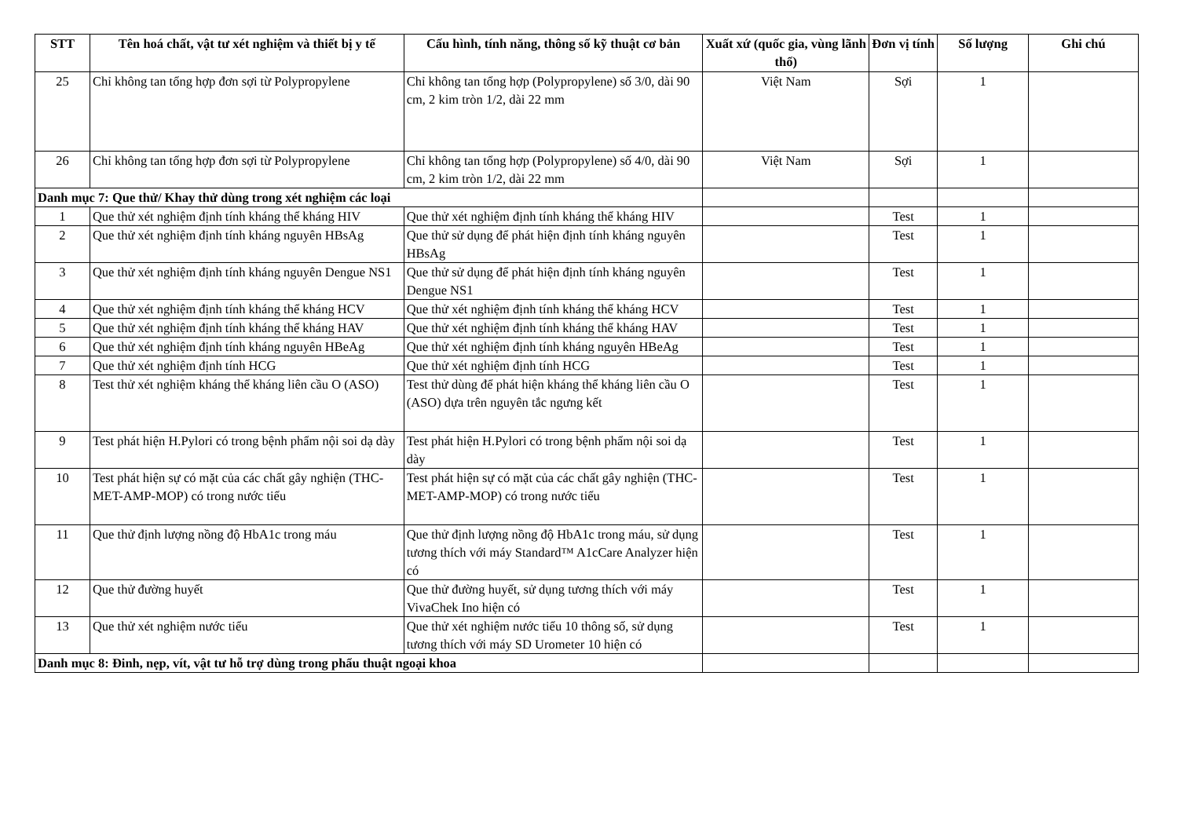| STT | Tên hoá chất, vật tư xét nghiệm và thiết bị y tế | Cấu hình, tính năng, thông số kỹ thuật cơ bản | Xuất xứ (quốc gia, vùng lãnh thổ) | Đơn vị tính | Số lượng | Ghi chú |
| --- | --- | --- | --- | --- | --- | --- |
| 25 | Chỉ không tan tổng hợp đơn sợi từ Polypropylene | Chỉ không tan tổng hợp (Polypropylene) số 3/0, dài 90 cm, 2 kim tròn 1/2, dài 22 mm | Việt Nam | Sợi | 1 | |
| 26 | Chỉ không tan tổng hợp đơn sợi từ Polypropylene | Chỉ không tan tổng hợp (Polypropylene) số 4/0, dài 90 cm, 2 kim tròn 1/2, dài 22 mm | Việt Nam | Sợi | 1 | |
| Danh mục 7: Que thử/ Khay thử dùng trong xét nghiệm các loại | | | | | | |
| 1 | Que thử xét nghiệm định tính kháng thể kháng HIV | Que thử xét nghiệm định tính kháng thể kháng HIV | | Test | 1 | |
| 2 | Que thử xét nghiệm định tính kháng nguyên HBsAg | Que thử sử dụng để phát hiện định tính kháng nguyên HBsAg | | Test | 1 | |
| 3 | Que thử xét nghiệm định tính kháng nguyên Dengue NS1 | Que thử sử dụng để phát hiện định tính kháng nguyên Dengue NS1 | | Test | 1 | |
| 4 | Que thử xét nghiệm định tính kháng thể kháng HCV | Que thử xét nghiệm định tính kháng thể kháng HCV | | Test | 1 | |
| 5 | Que thử xét nghiệm định tính kháng thể kháng HAV | Que thử xét nghiệm định tính kháng thể kháng HAV | | Test | 1 | |
| 6 | Que thử xét nghiệm định tính kháng nguyên HBeAg | Que thử xét nghiệm định tính kháng nguyên HBeAg | | Test | 1 | |
| 7 | Que thử xét nghiệm định tính HCG | Que thử xét nghiệm định tính HCG | | Test | 1 | |
| 8 | Test thử xét nghiệm kháng thể kháng liên cầu O (ASO) | Test thử dùng để phát hiện kháng thể kháng liên cầu O (ASO) dựa trên nguyên tắc ngưng kết | | Test | 1 | |
| 9 | Test phát hiện H.Pylori có trong bệnh phẩm nội soi dạ dày | Test phát hiện H.Pylori có trong bệnh phẩm nội soi dạ dày | | Test | 1 | |
| 10 | Test phát hiện sự có mặt của các chất gây nghiện (THC-MET-AMP-MOP) có trong nước tiểu | Test phát hiện sự có mặt của các chất gây nghiện (THC-MET-AMP-MOP) có trong nước tiểu | | Test | 1 | |
| 11 | Que thử định lượng nồng độ HbA1c trong máu | Que thử định lượng nồng độ HbA1c trong máu, sử dụng tương thích với máy Standard™ A1cCare Analyzer hiện có | | Test | 1 | |
| 12 | Que thử đường huyết | Que thử đường huyết, sử dụng tương thích với máy VivaChek Ino hiện có | | Test | 1 | |
| 13 | Que thử xét nghiệm nước tiểu | Que thử xét nghiệm nước tiểu 10 thông số, sử dụng tương thích với máy SD Urometer 10 hiện có | | Test | 1 | |
| Danh mục 8: Đinh, nẹp, vít, vật tư hỗ trợ dùng trong phẩu thuật ngoại khoa | | | | | | |